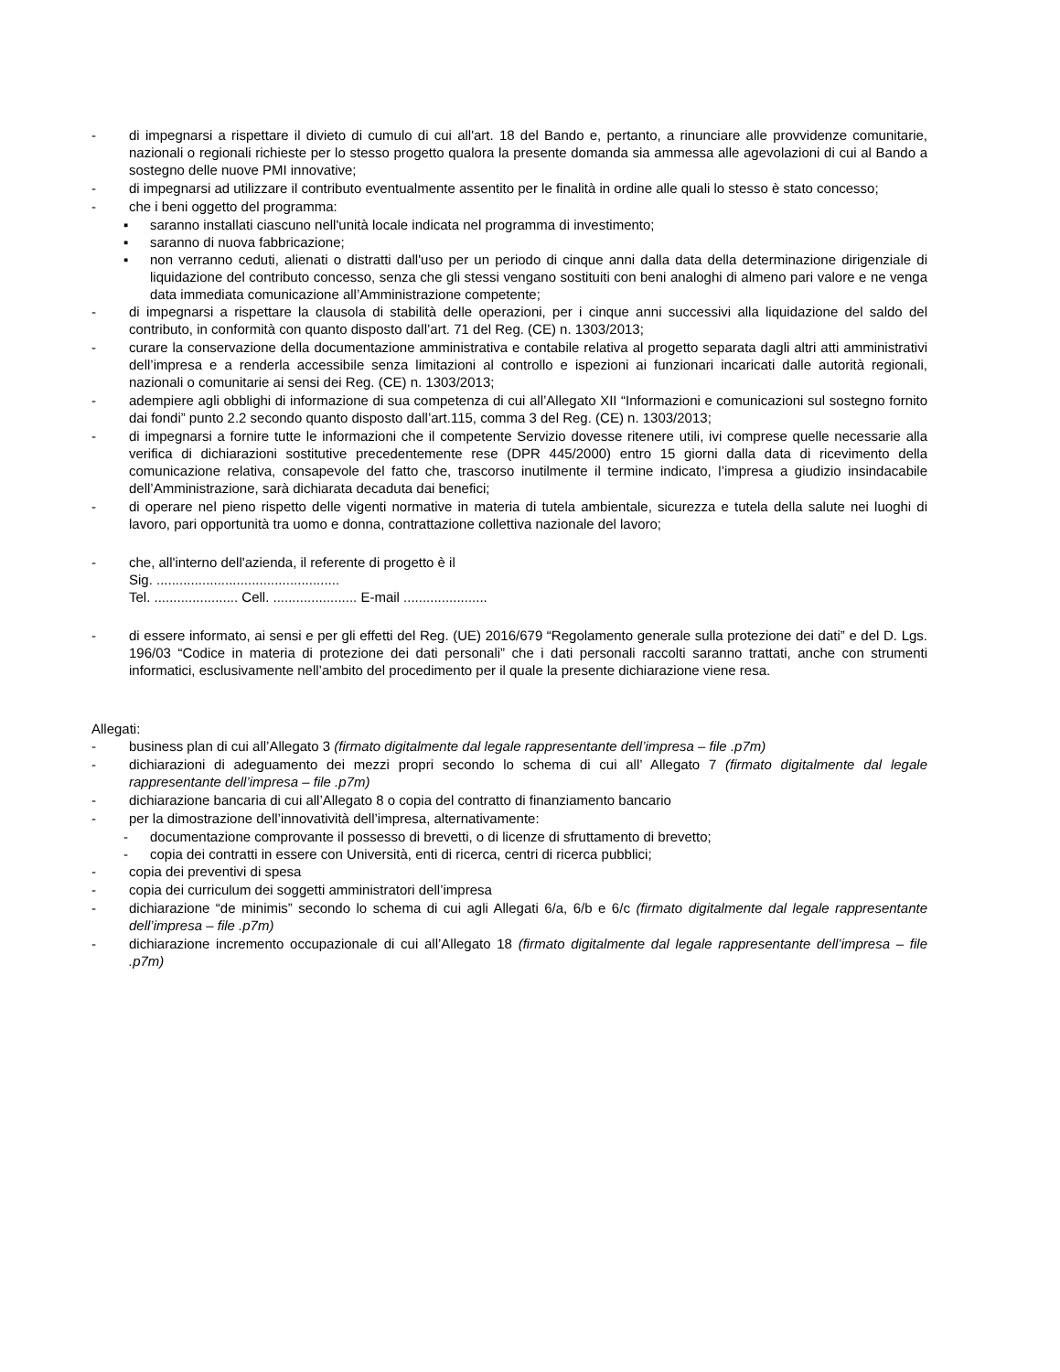- di impegnarsi a rispettare il divieto di cumulo di cui all'art. 18 del Bando e, pertanto, a rinunciare alle provvidenze comunitarie, nazionali o regionali richieste per lo stesso progetto qualora la presente domanda sia ammessa alle agevolazioni di cui al Bando a sostegno delle nuove PMI innovative;
- di impegnarsi ad utilizzare il contributo eventualmente assentito per le finalità in ordine alle quali lo stesso è stato concesso;
- che i beni oggetto del programma:
▪ saranno installati ciascuno nell'unità locale indicata nel programma di investimento;
▪ saranno di nuova fabbricazione;
▪ non verranno ceduti, alienati o distratti dall'uso per un periodo di cinque anni dalla data della determinazione dirigenziale di liquidazione del contributo concesso, senza che gli stessi vengano sostituiti con beni analoghi di almeno pari valore e ne venga data immediata comunicazione all’Amministrazione competente;
- di impegnarsi a rispettare la clausola di stabilità delle operazioni, per i cinque anni successivi alla liquidazione del saldo del contributo, in conformità con quanto disposto dall’art. 71 del Reg. (CE) n. 1303/2013;
- curare la conservazione della documentazione amministrativa e contabile relativa al progetto separata dagli altri atti amministrativi dell’impresa e a renderla accessibile senza limitazioni al controllo e ispezioni ai funzionari incaricati dalle autorità regionali, nazionali o comunitarie ai sensi dei Reg. (CE) n. 1303/2013;
- adempiere agli obblighi di informazione di sua competenza di cui all’Allegato XII “Informazioni e comunicazioni sul sostegno fornito dai fondi” punto 2.2 secondo quanto disposto dall’art.115, comma 3 del Reg. (CE) n. 1303/2013;
- di impegnarsi a fornire tutte le informazioni che il competente Servizio dovesse ritenere utili, ivi comprese quelle necessarie alla verifica di dichiarazioni sostitutive precedentemente rese (DPR 445/2000) entro 15 giorni dalla data di ricevimento della comunicazione relativa, consapevole del fatto che, trascorso inutilmente il termine indicato, l’impresa a giudizio insindacabile dell’Amministrazione, sarà dichiarata decaduta dai benefici;
- di operare nel pieno rispetto delle vigenti normative in materia di tutela ambientale, sicurezza e tutela della salute nei luoghi di lavoro, pari opportunità tra uomo e donna, contrattazione collettiva nazionale del lavoro;
- che, all'interno dell'azienda, il referente di progetto è il
Sig. ................................................
Tel. ...................... Cell. ...................... E-mail ......................
- di essere informato, ai sensi e per gli effetti del Reg. (UE) 2016/679 “Regolamento generale sulla protezione dei dati” e del D. Lgs. 196/03 “Codice in materia di protezione dei dati personali” che i dati personali raccolti saranno trattati, anche con strumenti informatici, esclusivamente nell’ambito del procedimento per il quale la presente dichiarazione viene resa.
Allegati:
- business plan di cui all’Allegato 3 (firmato digitalmente dal legale rappresentante dell’impresa – file .p7m)
- dichiarazioni di adeguamento dei mezzi propri secondo lo schema di cui all’ Allegato 7 (firmato digitalmente dal legale rappresentante dell’impresa – file .p7m)
- dichiarazione bancaria di cui all’Allegato 8 o copia del contratto di finanziamento bancario
- per la dimostrazione dell’innovatività dell’impresa, alternativamente:
- documentazione comprovante il possesso di brevetti, o di licenze di sfruttamento di brevetto;
- copia dei contratti in essere con Università, enti di ricerca, centri di ricerca pubblici;
- copia dei preventivi di spesa
- copia dei curriculum dei soggetti amministratori dell’impresa
- dichiarazione “de minimis” secondo lo schema di cui agli Allegati 6/a, 6/b e 6/c (firmato digitalmente dal legale rappresentante dell’impresa – file .p7m)
- dichiarazione incremento occupazionale di cui all’Allegato 18 (firmato digitalmente dal legale rappresentante dell’impresa – file .p7m)